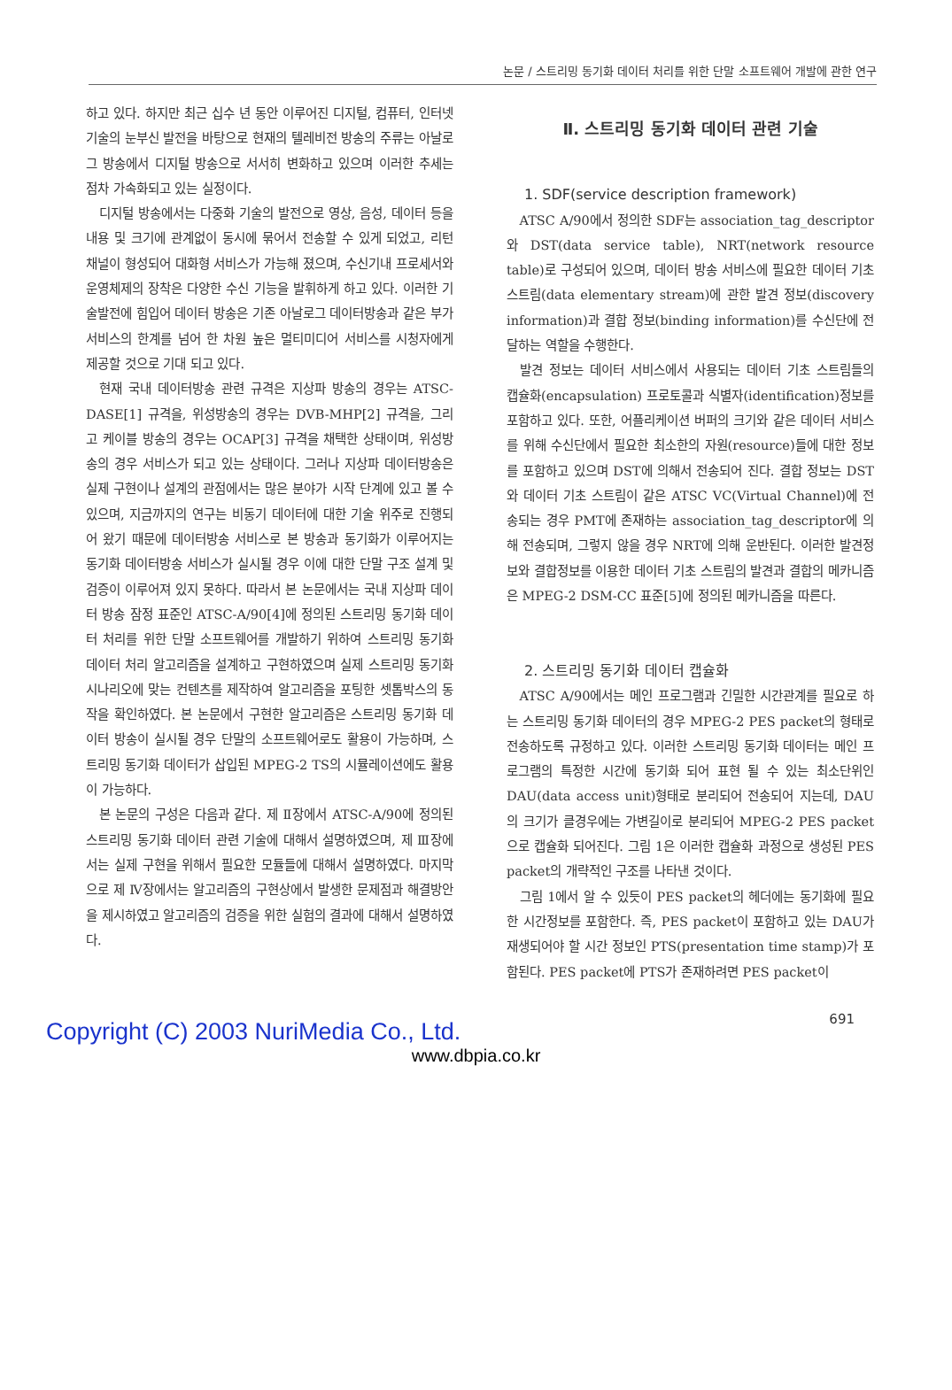논문 / 스트리밍 동기화 데이터 처리를 위한 단말 소프트웨어 개발에 관한 연구
하고 있다. 하지만 최근 십수 년 동안 이루어진 디지털, 컴퓨터, 인터넷 기술의 눈부신 발전을 바탕으로 현재의 텔레비전 방송의 주류는 아날로그 방송에서 디지털 방송으로 서서히 변화하고 있으며 이러한 추세는 점차 가속화되고 있는 실정이다.
디지털 방송에서는 다중화 기술의 발전으로 영상, 음성, 데이터 등을 내용 및 크기에 관계없이 동시에 묶어서 전송할 수 있게 되었고, 리턴 채널이 형성되어 대화형 서비스가 가능해 졌으며, 수신기내 프로세서와 운영체제의 장착은 다양한 수신 기능을 발휘하게 하고 있다. 이러한 기술발전에 힘입어 데이터 방송은 기존 아날로그 데이터방송과 같은 부가서비스의 한계를 넘어 한 차원 높은 멀티미디어 서비스를 시청자에게 제공할 것으로 기대 되고 있다.
현재 국내 데이터방송 관련 규격은 지상파 방송의 경우는 ATSC-DASE[1] 규격을, 위성방송의 경우는 DVB-MHP[2] 규격을, 그리고 케이블 방송의 경우는 OCAP[3] 규격을 채택한 상태이며, 위성방송의 경우 서비스가 되고 있는 상태이다. 그러나 지상파 데이터방송은 실제 구현이나 설계의 관점에서는 많은 분야가 시작 단계에 있고 볼 수 있으며, 지금까지의 연구는 비동기 데이터에 대한 기술 위주로 진행되어 왔기 때문에 데이터방송 서비스로 본 방송과 동기화가 이루어지는 동기화 데이터방송 서비스가 실시될 경우 이에 대한 단말 구조 설계 및 검증이 이루어져 있지 못하다. 따라서 본 논문에서는 국내 지상파 데이터 방송 잠정 표준인 ATSC-A/90[4]에 정의된 스트리밍 동기화 데이터 처리를 위한 단말 소프트웨어를 개발하기 위하여 스트리밍 동기화 데이터 처리 알고리즘을 설계하고 구현하였으며 실제 스트리밍 동기화 시나리오에 맞는 컨텐츠를 제작하여 알고리즘을 포팅한 셋톱박스의 동작을 확인하였다. 본 논문에서 구현한 알고리즘은 스트리밍 동기화 데이터 방송이 실시될 경우 단말의 소프트웨어로도 활용이 가능하며, 스트리밍 동기화 데이터가 삽입된 MPEG-2 TS의 시뮬레이션에도 활용이 가능하다.
본 논문의 구성은 다음과 같다. 제 Ⅱ장에서 ATSC-A/90에 정의된 스트리밍 동기화 데이터 관련 기술에 대해서 설명하였으며, 제 Ⅲ장에서는 실제 구현을 위해서 필요한 모듈들에 대해서 설명하였다. 마지막으로 제 Ⅳ장에서는 알고리즘의 구현상에서 발생한 문제점과 해결방안을 제시하였고 알고리즘의 검증을 위한 실험의 결과에 대해서 설명하였다.
Ⅱ. 스트리밍 동기화 데이터 관련 기술
1. SDF(service description framework)
ATSC A/90에서 정의한 SDF는 association_tag_descriptor와 DST(data service table), NRT(network resource table)로 구성되어 있으며, 데이터 방송 서비스에 필요한 데이터 기초 스트림(data elementary stream)에 관한 발견 정보(discovery information)과 결합 정보(binding information)를 수신단에 전달하는 역할을 수행한다.
발견 정보는 데이터 서비스에서 사용되는 데이터 기초 스트림들의 캡슐화(encapsulation) 프로토콜과 식별자(identification)정보를 포함하고 있다. 또한, 어플리케이션 버퍼의 크기와 같은 데이터 서비스를 위해 수신단에서 필요한 최소한의 자원(resource)들에 대한 정보를 포함하고 있으며 DST에 의해서 전송되어 진다. 결합 정보는 DST와 데이터 기초 스트림이 같은 ATSC VC(Virtual Channel)에 전송되는 경우 PMT에 존재하는 association_tag_descriptor에 의해 전송되며, 그렇지 않을 경우 NRT에 의해 운반된다. 이러한 발견정보와 결합정보를 이용한 데이터 기초 스트림의 발견과 결합의 메카니즘은 MPEG-2 DSM-CC 표준[5]에 정의된 메카니즘을 따른다.
2. 스트리밍 동기화 데이터 캡슐화
ATSC A/90에서는 메인 프로그램과 긴밀한 시간관계를 필요로 하는 스트리밍 동기화 데이터의 경우 MPEG-2 PES packet의 형태로 전송하도록 규정하고 있다. 이러한 스트리밍 동기화 데이터는 메인 프로그램의 특정한 시간에 동기화 되어 표현 될 수 있는 최소단위인 DAU(data access unit)형태로 분리되어 전송되어 지는데, DAU의 크기가 클경우에는 가변길이로 분리되어 MPEG-2 PES packet으로 캡슐화 되어진다. 그림 1은 이러한 캡슐화 과정으로 생성된 PES packet의 개략적인 구조를 나타낸 것이다.
그림 1에서 알 수 있듯이 PES packet의 헤더에는 동기화에 필요한 시간정보를 포함한다. 즉, PES packet이 포함하고 있는 DAU가 재생되어야 할 시간 정보인 PTS(presentation time stamp)가 포함된다. PES packet에 PTS가 존재하려면 PES packet이
691
Copyright (C) 2003 NuriMedia Co., Ltd.
www.dbpia.co.kr